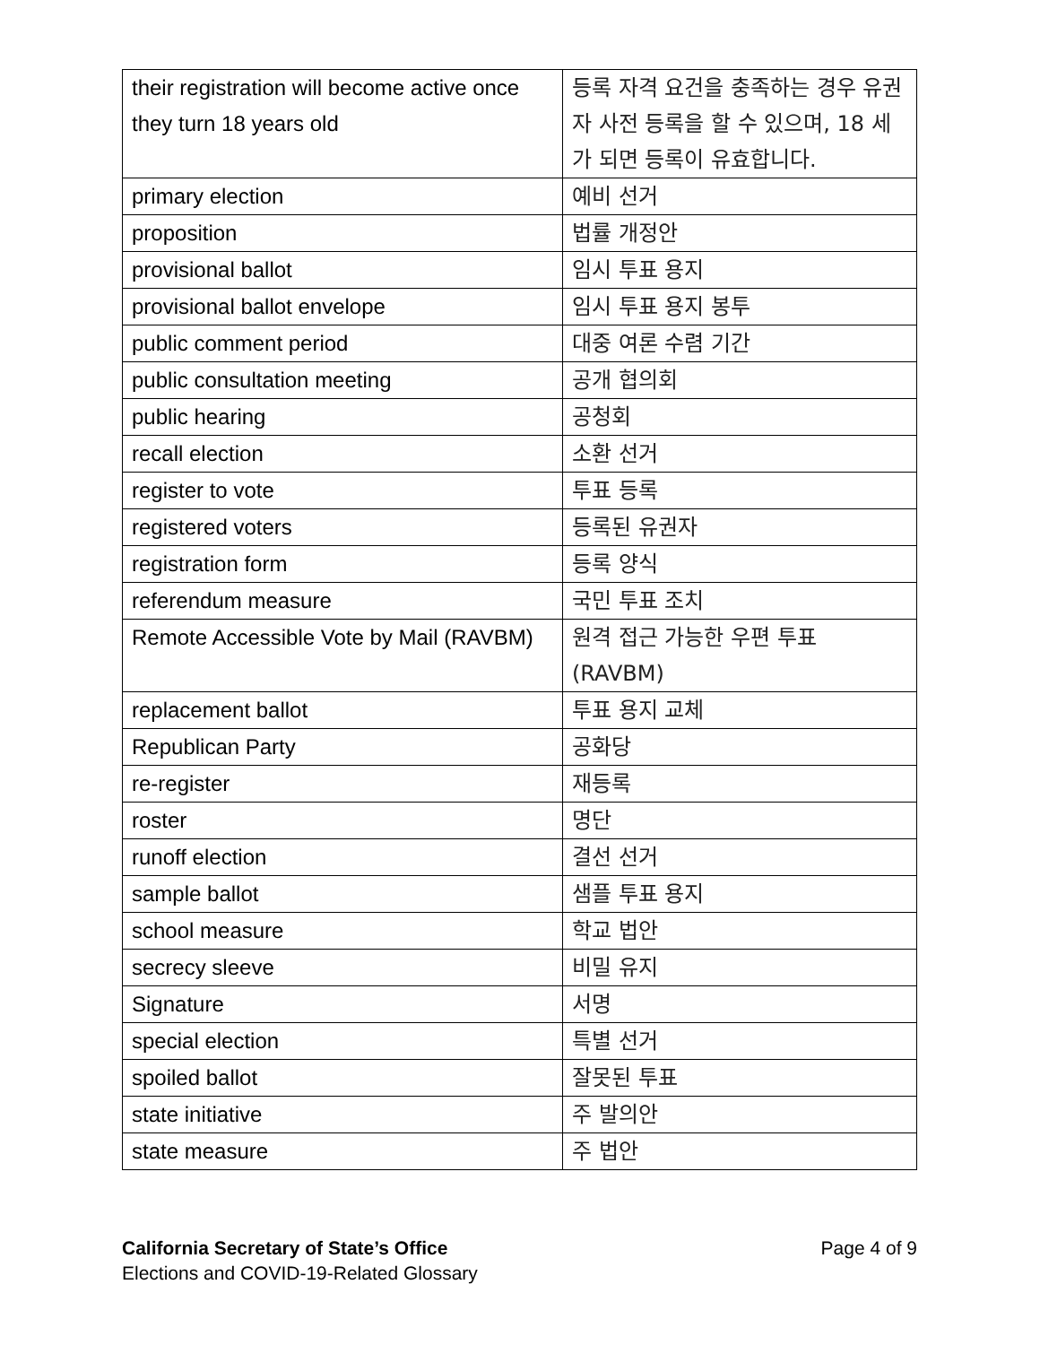| their registration will become active once they turn 18 years old | 등록 자격 요건을 충족하는 경우 유권자 사전 등록을 할 수 있으며, 18 세가 되면 등록이 유효합니다. |
| primary election | 예비 선거 |
| proposition | 법률 개정안 |
| provisional ballot | 임시 투표 용지 |
| provisional ballot envelope | 임시 투표 용지 봉투 |
| public comment period | 대중 여론 수렴 기간 |
| public consultation meeting | 공개 협의회 |
| public hearing | 공청회 |
| recall election | 소환 선거 |
| register to vote | 투표 등록 |
| registered voters | 등록된 유권자 |
| registration form | 등록 양식 |
| referendum measure | 국민 투표 조치 |
| Remote Accessible Vote by Mail (RAVBM) | 원격 접근 가능한 우편 투표 (RAVBM) |
| replacement ballot | 투표 용지 교체 |
| Republican Party | 공화당 |
| re-register | 재등록 |
| roster | 명단 |
| runoff election | 결선 선거 |
| sample ballot | 샘플 투표 용지 |
| school measure | 학교 법안 |
| secrecy sleeve | 비밀 유지 |
| Signature | 서명 |
| special election | 특별 선거 |
| spoiled ballot | 잘못된 투표 |
| state initiative | 주 발의안 |
| state measure | 주 법안 |
California Secretary of State’s Office Page 4 of 9
Elections and COVID-19-Related Glossary